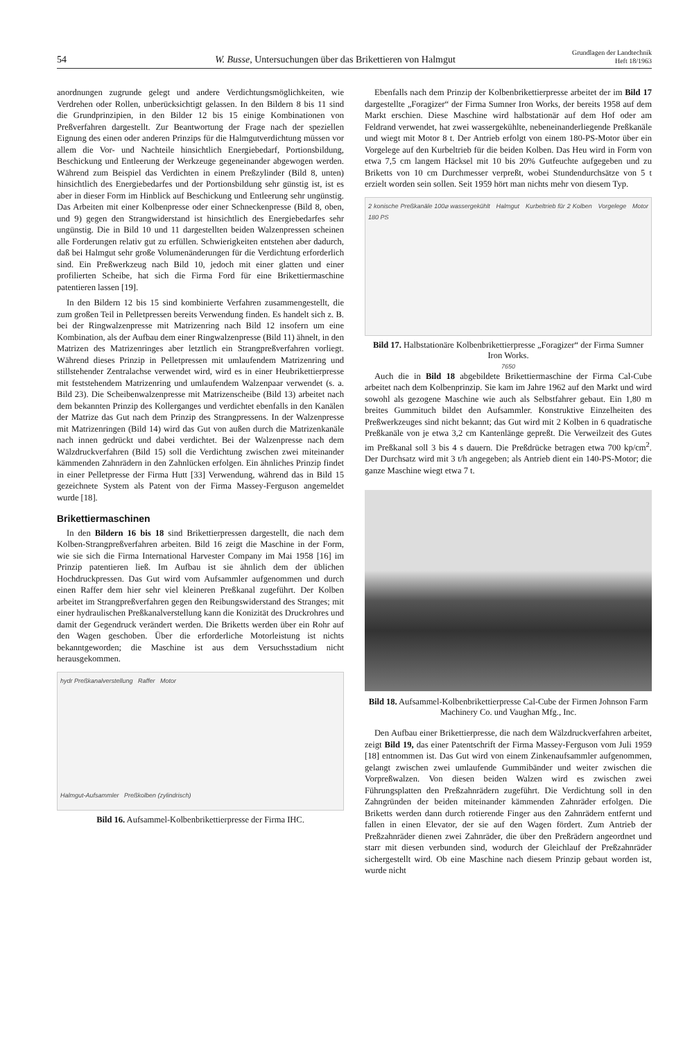54 W. Busse, Untersuchungen über das Brikettieren von Halmgut Grundlagen der Landtechnik
Heft 18/1963
anordnungen zugrunde gelegt und andere Verdichtungsmöglichkeiten, wie Verdrehen oder Rollen, unberücksichtigt gelassen. In den Bildern 8 bis 11 sind die Grundprinzipien, in den Bilder 12 bis 15 einige Kombinationen von Preßverfahren dargestellt. Zur Beantwortung der Frage nach der speziellen Eignung des einen oder anderen Prinzips für die Halmgutverdichtung müssen vor allem die Vor- und Nachteile hinsichtlich Energiebedarf, Portionsbildung, Beschickung und Entleerung der Werkzeuge gegeneinander abgewogen werden. Während zum Beispiel das Verdichten in einem Preßzylinder (Bild 8, unten) hinsichtlich des Energiebedarfes und der Portionsbildung sehr günstig ist, ist es aber in dieser Form im Hinblick auf Beschickung und Entleerung sehr ungünstig. Das Arbeiten mit einer Kolbenpresse oder einer Schneckenpresse (Bild 8, oben, und 9) gegen den Strangwiderstand ist hinsichtlich des Energiebedarfes sehr ungünstig. Die in Bild 10 und 11 dargestellten beiden Walzenpressen scheinen alle Forderungen relativ gut zu erfüllen. Schwierigkeiten entstehen aber dadurch, daß bei Halmgut sehr große Volumenänderungen für die Verdichtung erforderlich sind. Ein Preßwerkzeug nach Bild 10, jedoch mit einer glatten und einer profilierten Scheibe, hat sich die Firma Ford für eine Brikettiermaschine patentieren lassen [19].
In den Bildern 12 bis 15 sind kombinierte Verfahren zusammengestellt, die zum großen Teil in Pelletpressen bereits Verwendung finden. Es handelt sich z. B. bei der Ringwalzenpresse mit Matrizenring nach Bild 12 insofern um eine Kombination, als der Aufbau dem einer Ringwalzenpresse (Bild 11) ähnelt, in den Matrizen des Matrizenringes aber letztlich ein Strangpreßverfahren vorliegt. Während dieses Prinzip in Pelletpressen mit umlaufendem Matrizenring und stillstehender Zentralachse verwendet wird, wird es in einer Heubrikettierpresse mit feststehendem Matrizenring und umlaufendem Walzenpaar verwendet (s. a. Bild 23). Die Scheibenwalzenpresse mit Matrizenscheibe (Bild 13) arbeitet nach dem bekannten Prinzip des Kollerganges und verdichtet ebenfalls in den Kanälen der Matrize das Gut nach dem Prinzip des Strangpressens. In der Walzenpresse mit Matrizenringen (Bild 14) wird das Gut von außen durch die Matrizenkanäle nach innen gedrückt und dabei verdichtet. Bei der Walzenpresse nach dem Wälzdruckverfahren (Bild 15) soll die Verdichtung zwischen zwei miteinander kämmenden Zahnrädern in den Zahnlücken erfolgen. Ein ähnliches Prinzip findet in einer Pelletpresse der Firma Hutt [33] Verwendung, während das in Bild 15 gezeichnete System als Patent von der Firma Massey-Ferguson angemeldet wurde [18].
Brikettiermaschinen
In den Bildern 16 bis 18 sind Brikettierpressen dargestellt, die nach dem Kolben-Strangpreßverfahren arbeiten. Bild 16 zeigt die Maschine in der Form, wie sie sich die Firma International Harvester Company im Mai 1958 [16] im Prinzip patentieren ließ. Im Aufbau ist sie ähnlich dem der üblichen Hochdruckpressen. Das Gut wird vom Aufsammler aufgenommen und durch einen Raffer dem hier sehr viel kleineren Preßkanal zugeführt. Der Kolben arbeitet im Strangpreßverfahren gegen den Reibungswiderstand des Stranges; mit einer hydraulischen Preßkanalverstellung kann die Konizität des Druckrohres und damit der Gegendruck verändert werden. Die Briketts werden über ein Rohr auf den Wagen geschoben. Über die erforderliche Motorleistung ist nichts bekanntgeworden; die Maschine ist aus dem Versuchsstadium nicht herausgekommen.
hydr Preßkanalverstellung Raffer Motor
Halmgut-Aufsammler Preßkolben (zylindrisch)
Bild 16. Aufsammel-Kolbenbrikettierpresse der Firma IHC.
Ebenfalls nach dem Prinzip der Kolbenbrikettierpresse arbeitet der im Bild 17 dargestellte „Foragizer“ der Firma Sumner Iron Works, der bereits 1958 auf dem Markt erschien. Diese Maschine wird halbstationär auf dem Hof oder am Feldrand verwendet, hat zwei wassergekühlte, nebeneinanderliegende Preßkanäle und wiegt mit Motor 8 t. Der Antrieb erfolgt von einem 180-PS-Motor über ein Vorgelege auf den Kurbeltrieb für die beiden Kolben. Das Heu wird in Form von etwa 7,5 cm langem Häcksel mit 10 bis 20% Gutfeuchte aufgegeben und zu Briketts von 10 cm Durchmesser verpreßt, wobei Stundendurchsätze von 5 t erzielt worden sein sollen. Seit 1959 hört man nichts mehr von diesem Typ.
2 konische Preßkanäle 100⌀ wassergekühlt Halmgut Kurbeltrieb für 2 Kolben Vorgelege Motor 180 PS
7650
Bild 17. Halbstationäre Kolbenbrikettierpresse „Foragizer“ der Firma Sumner Iron Works.
Auch die in Bild 18 abgebildete Brikettiermaschine der Firma Cal-Cube arbeitet nach dem Kolbenprinzip. Sie kam im Jahre 1962 auf den Markt und wird sowohl als gezogene Maschine wie auch als Selbstfahrer gebaut. Ein 1,80 m breites Gummituch bildet den Aufsammler. Konstruktive Einzelheiten des Preßwerkzeuges sind nicht bekannt; das Gut wird mit 2 Kolben in 6 quadratische Preßkanäle von je etwa 3,2 cm Kantenlänge gepreßt. Die Verweilzeit des Gutes im Preßkanal soll 3 bis 4 s dauern. Die Preßdrücke betragen etwa 700 kp/cm<sup>2</sup>. Der Durchsatz wird mit 3 t/h angegeben; als Antrieb dient ein 140-PS-Motor; die ganze Maschine wiegt etwa 7 t.
Bild 18. Aufsammel-Kolbenbrikettierpresse Cal-Cube der Firmen Johnson Farm Machinery Co. und Vaughan Mfg., Inc.
Den Aufbau einer Brikettierpresse, die nach dem Wälzdruckverfahren arbeitet, zeigt Bild 19, das einer Patentschrift der Firma Massey-Ferguson vom Juli 1959 [18] entnommen ist. Das Gut wird von einem Zinkenaufsammler aufgenommen, gelangt zwischen zwei umlaufende Gummibänder und weiter zwischen die Vorpreßwalzen. Von diesen beiden Walzen wird es zwischen zwei Führungsplatten den Preßzahnrädern zugeführt. Die Verdichtung soll in den Zahngründen der beiden miteinander kämmenden Zahnräder erfolgen. Die Briketts werden dann durch rotierende Finger aus den Zahnrädern entfernt und fallen in einen Elevator, der sie auf den Wagen fördert. Zum Antrieb der Preßzahnräder dienen zwei Zahnräder, die über den Preßrädern angeordnet und starr mit diesen verbunden sind, wodurch der Gleichlauf der Preßzahnräder sichergestellt wird. Ob eine Maschine nach diesem Prinzip gebaut worden ist, wurde nicht